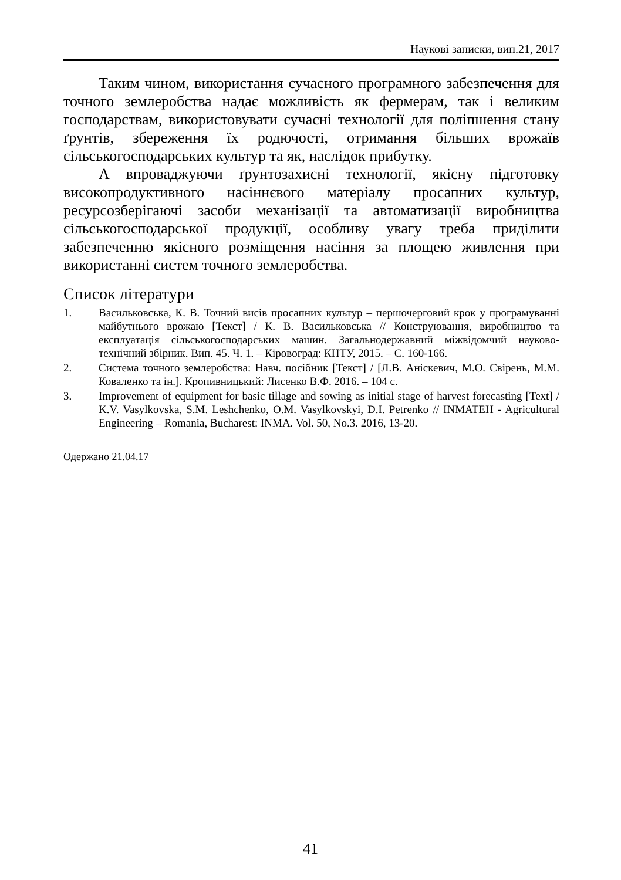Наукові записки, вип.21, 2017
Таким чином, використання сучасного програмного забезпечення для точного землеробства надає можливість як фермерам, так і великим господарствам, використовувати сучасні технології для поліпшення стану ґрунтів, збереження їх родючості, отримання більших врожаїв сільськогосподарських культур та як, наслідок прибутку.
А впроваджуючи ґрунтозахисні технології, якісну підготовку високопродуктивного насіннєвого матеріалу просапних культур, ресурсозберігаючі засоби механізації та автоматизації виробництва сільськогосподарської продукції, особливу увагу треба приділити забезпеченню якісного розміщення насіння за площею живлення при використанні систем точного землеробства.
Список літератури
1. Васильковська, К. В. Точний висів просапних культур – першочерговий крок у програмуванні майбутнього врожаю [Текст] / К. В. Васильковська // Конструювання, виробництво та експлуатація сільськогосподарських машин. Загальнодержавний міжвідомчий науково-технічний збірник. Вип. 45. Ч. 1. – Кіровоград: КНТУ, 2015. – С. 160-166.
2. Система точного землеробства: Навч. посібник [Текст] / [Л.В. Аніскевич, М.О. Свірень, М.М. Коваленко та ін.]. Кропивницький: Лисенко В.Ф. 2016. – 104 с.
3. Improvement of equipment for basic tillage and sowing as initial stage of harvest forecasting [Text] / K.V. Vasylkovska, S.M. Leshchenko, O.M. Vasylkovskyi, D.I. Petrenko // INMATEH - Agricultural Engineering – Romania, Bucharest: INMA. Vol. 50, No.3. 2016, 13-20.
Одержано 21.04.17
41